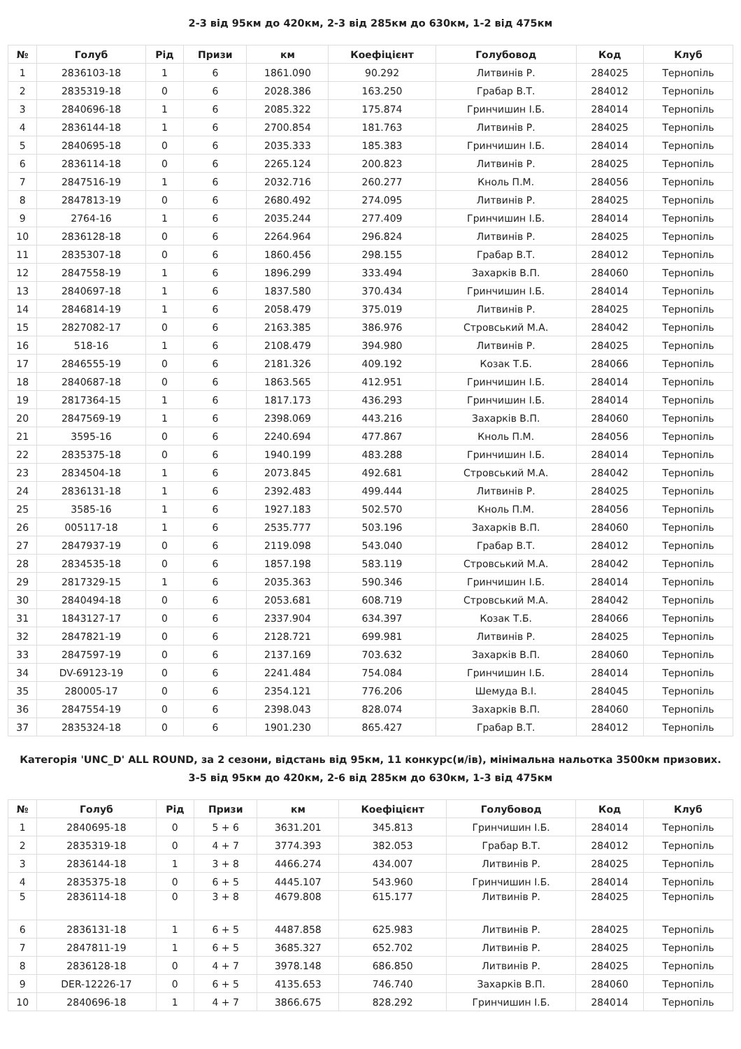2-3 від 95км до 420км, 2-3 від 285км до 630км, 1-2 від 475км
| № | Голуб | Рід | Призи | км | Коефіцієнт | Голубовод | Код | Клуб |
| --- | --- | --- | --- | --- | --- | --- | --- | --- |
| 1 | 2836103-18 | 1 | 6 | 1861.090 | 90.292 | Литвинів Р. | 284025 | Тернопіль |
| 2 | 2835319-18 | 0 | 6 | 2028.386 | 163.250 | Грабар В.Т. | 284012 | Тернопіль |
| 3 | 2840696-18 | 1 | 6 | 2085.322 | 175.874 | Гринчишин І.Б. | 284014 | Тернопіль |
| 4 | 2836144-18 | 1 | 6 | 2700.854 | 181.763 | Литвинів Р. | 284025 | Тернопіль |
| 5 | 2840695-18 | 0 | 6 | 2035.333 | 185.383 | Гринчишин І.Б. | 284014 | Тернопіль |
| 6 | 2836114-18 | 0 | 6 | 2265.124 | 200.823 | Литвинів Р. | 284025 | Тернопіль |
| 7 | 2847516-19 | 1 | 6 | 2032.716 | 260.277 | Кноль П.М. | 284056 | Тернопіль |
| 8 | 2847813-19 | 0 | 6 | 2680.492 | 274.095 | Литвинів Р. | 284025 | Тернопіль |
| 9 | 2764-16 | 1 | 6 | 2035.244 | 277.409 | Гринчишин І.Б. | 284014 | Тернопіль |
| 10 | 2836128-18 | 0 | 6 | 2264.964 | 296.824 | Литвинів Р. | 284025 | Тернопіль |
| 11 | 2835307-18 | 0 | 6 | 1860.456 | 298.155 | Грабар В.Т. | 284012 | Тернопіль |
| 12 | 2847558-19 | 1 | 6 | 1896.299 | 333.494 | Захарків В.П. | 284060 | Тернопіль |
| 13 | 2840697-18 | 1 | 6 | 1837.580 | 370.434 | Гринчишин І.Б. | 284014 | Тернопіль |
| 14 | 2846814-19 | 1 | 6 | 2058.479 | 375.019 | Литвинів Р. | 284025 | Тернопіль |
| 15 | 2827082-17 | 0 | 6 | 2163.385 | 386.976 | Стровський М.А. | 284042 | Тернопіль |
| 16 | 518-16 | 1 | 6 | 2108.479 | 394.980 | Литвинів Р. | 284025 | Тернопіль |
| 17 | 2846555-19 | 0 | 6 | 2181.326 | 409.192 | Козак Т.Б. | 284066 | Тернопіль |
| 18 | 2840687-18 | 0 | 6 | 1863.565 | 412.951 | Гринчишин І.Б. | 284014 | Тернопіль |
| 19 | 2817364-15 | 1 | 6 | 1817.173 | 436.293 | Гринчишин І.Б. | 284014 | Тернопіль |
| 20 | 2847569-19 | 1 | 6 | 2398.069 | 443.216 | Захарків В.П. | 284060 | Тернопіль |
| 21 | 3595-16 | 0 | 6 | 2240.694 | 477.867 | Кноль П.М. | 284056 | Тернопіль |
| 22 | 2835375-18 | 0 | 6 | 1940.199 | 483.288 | Гринчишин І.Б. | 284014 | Тернопіль |
| 23 | 2834504-18 | 1 | 6 | 2073.845 | 492.681 | Стровський М.А. | 284042 | Тернопіль |
| 24 | 2836131-18 | 1 | 6 | 2392.483 | 499.444 | Литвинів Р. | 284025 | Тернопіль |
| 25 | 3585-16 | 1 | 6 | 1927.183 | 502.570 | Кноль П.М. | 284056 | Тернопіль |
| 26 | 005117-18 | 1 | 6 | 2535.777 | 503.196 | Захарків В.П. | 284060 | Тернопіль |
| 27 | 2847937-19 | 0 | 6 | 2119.098 | 543.040 | Грабар В.Т. | 284012 | Тернопіль |
| 28 | 2834535-18 | 0 | 6 | 1857.198 | 583.119 | Стровський М.А. | 284042 | Тернопіль |
| 29 | 2817329-15 | 1 | 6 | 2035.363 | 590.346 | Гринчишин І.Б. | 284014 | Тернопіль |
| 30 | 2840494-18 | 0 | 6 | 2053.681 | 608.719 | Стровський М.А. | 284042 | Тернопіль |
| 31 | 1843127-17 | 0 | 6 | 2337.904 | 634.397 | Козак Т.Б. | 284066 | Тернопіль |
| 32 | 2847821-19 | 0 | 6 | 2128.721 | 699.981 | Литвинів Р. | 284025 | Тернопіль |
| 33 | 2847597-19 | 0 | 6 | 2137.169 | 703.632 | Захарків В.П. | 284060 | Тернопіль |
| 34 | DV-69123-19 | 0 | 6 | 2241.484 | 754.084 | Гринчишин І.Б. | 284014 | Тернопіль |
| 35 | 280005-17 | 0 | 6 | 2354.121 | 776.206 | Шемуда В.І. | 284045 | Тернопіль |
| 36 | 2847554-19 | 0 | 6 | 2398.043 | 828.074 | Захарків В.П. | 284060 | Тернопіль |
| 37 | 2835324-18 | 0 | 6 | 1901.230 | 865.427 | Грабар В.Т. | 284012 | Тернопіль |
Категорія 'UNC_D' ALL ROUND, за 2 сезони, відстань від 95км, 11 конкурс(и/ів), мінімальна нальотка 3500км призових.
3-5 від 95км до 420км, 2-6 від 285км до 630км, 1-3 від 475км
| № | Голуб | Рід | Призи | км | Коефіцієнт | Голубовод | Код | Клуб |
| --- | --- | --- | --- | --- | --- | --- | --- | --- |
| 1 | 2840695-18 | 0 | 5 + 6 | 3631.201 | 345.813 | Гринчишин І.Б. | 284014 | Тернопіль |
| 2 | 2835319-18 | 0 | 4 + 7 | 3774.393 | 382.053 | Грабар В.Т. | 284012 | Тернопіль |
| 3 | 2836144-18 | 1 | 3 + 8 | 4466.274 | 434.007 | Литвинів Р. | 284025 | Тернопіль |
| 4 | 2835375-18 | 0 | 6 + 5 | 4445.107 | 543.960 | Гринчишин І.Б. | 284014 | Тернопіль |
| 5 | 2836114-18 | 0 | 3 + 8 | 4679.808 | 615.177 | Литвинів Р. | 284025 | Тернопіль |
| 6 | 2836131-18 | 1 | 6 + 5 | 4487.858 | 625.983 | Литвинів Р. | 284025 | Тернопіль |
| 7 | 2847811-19 | 1 | 6 + 5 | 3685.327 | 652.702 | Литвинів Р. | 284025 | Тернопіль |
| 8 | 2836128-18 | 0 | 4 + 7 | 3978.148 | 686.850 | Литвинів Р. | 284025 | Тернопіль |
| 9 | DER-12226-17 | 0 | 6 + 5 | 4135.653 | 746.740 | Захарків В.П. | 284060 | Тернопіль |
| 10 | 2840696-18 | 1 | 4 + 7 | 3866.675 | 828.292 | Гринчишин І.Б. | 284014 | Тернопіль |